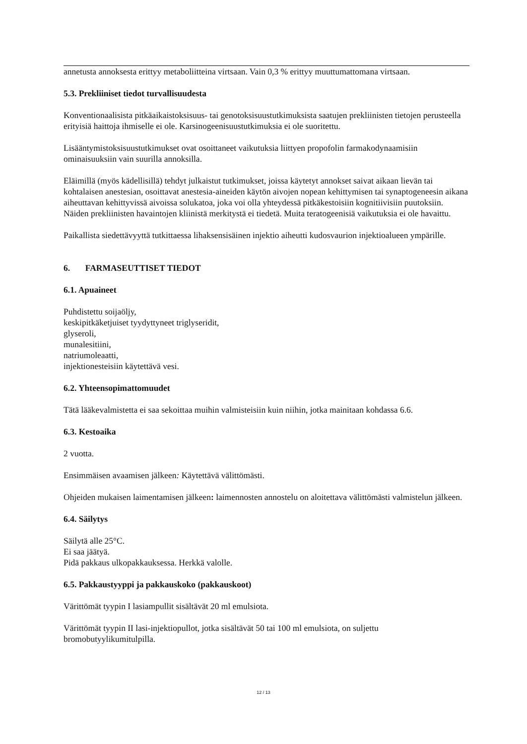annetusta annoksesta erittyy metaboliitteina virtsaan. Vain 0,3 % erittyy muuttumattomana virtsaan.
5.3. Prekliiniset tiedot turvallisuudesta
Konventionaalisista pitkäaikaistoksisuus- tai genotoksisuustutkimuksista saatujen prekliinisten tietojen perusteella erityisiä haittoja ihmiselle ei ole. Karsinogeenisuustutkimuksia ei ole suoritettu.
Lisääntymistoksisuustutkimukset ovat osoittaneet vaikutuksia liittyen propofolin farmakodynaamisiin ominaisuuksiin vain suurilla annoksilla.
Eläimillä (myös kädellisillä) tehdyt julkaistut tutkimukset, joissa käytetyt annokset saivat aikaan lievän tai kohtalaisen anestesian, osoittavat anestesia-aineiden käytön aivojen nopean kehittymisen tai synaptogeneesin aikana aiheuttavan kehittyvissä aivoissa solukatoa, joka voi olla yhteydessä pitkäkestoisiin kognitiivisiin puutoksiin. Näiden prekliinisten havaintojen kliinistä merkitystä ei tiedetä. Muita teratogeenisiä vaikutuksia ei ole havaittu.
Paikallista siedettävyyttä tutkittaessa lihaksensisäinen injektio aiheutti kudosvaurion injektioalueen ympärille.
6. FARMASEUTTISET TIEDOT
6.1. Apuaineet
Puhdistettu soijaöljy,
keskipitkäketjuiset tyydyttyneet triglyseridit,
glyseroli,
munalesitiini,
natriumoleaatti,
injektionesteisiin käytettävä vesi.
6.2. Yhteensopimattomuudet
Tätä lääkevalmistetta ei saa sekoittaa muihin valmisteisiin kuin niihin, jotka mainitaan kohdassa 6.6.
6.3. Kestoaika
2 vuotta.
Ensimmäisen avaamisen jälkeen: Käytettävä välittömästi.
Ohjeiden mukaisen laimentamisen jälkeen: laimennosten annostelu on aloitettava välittömästi valmistelun jälkeen.
6.4. Säilytys
Säilytä alle 25°C.
Ei saa jäätyä.
Pidä pakkaus ulkopakkauksessa. Herkkä valolle.
6.5. Pakkaustyyppi ja pakkauskoko (pakkauskoot)
Värittömät tyypin I lasiampullit sisältävät 20 ml emulsiota.
Värittömät tyypin II lasi-injektiopullot, jotka sisältävät 50 tai 100 ml emulsiota, on suljettu bromobutyylikumitulpilla.
12 / 13